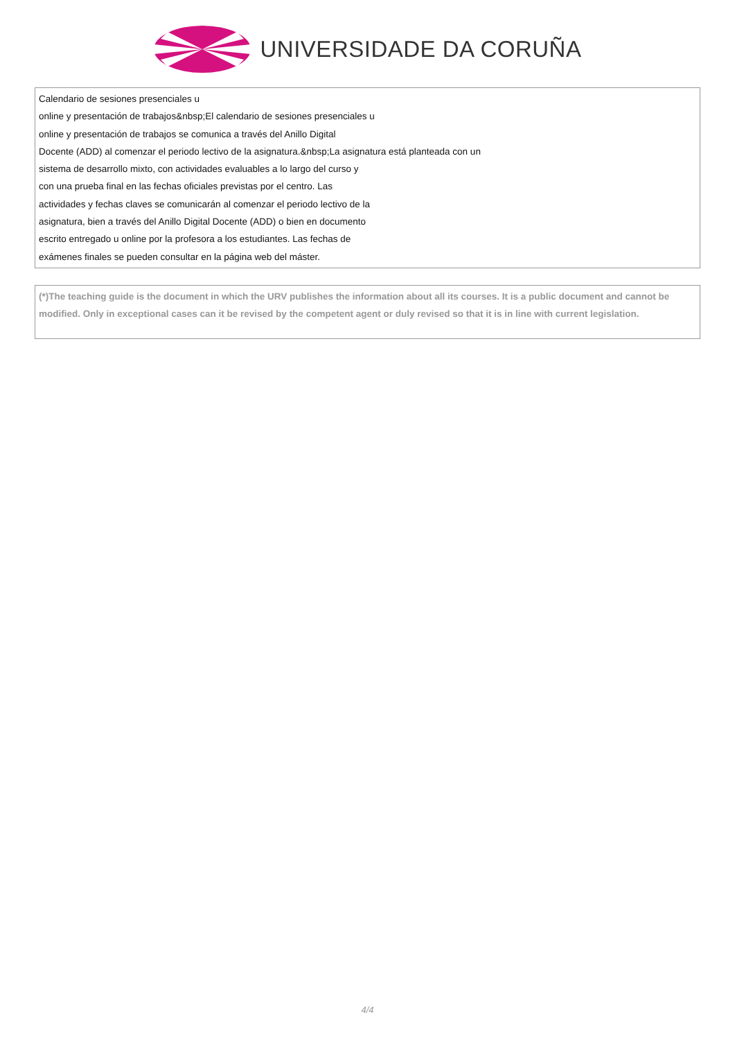UNIVERSIDADE DA CORUÑA
Calendario de sesiones presenciales u
online y presentación de trabajos&nbsp;El calendario de sesiones presenciales u
online y presentación de trabajos se comunica a través del Anillo Digital
Docente (ADD) al comenzar el periodo lectivo de la asignatura.&nbsp;La asignatura está planteada con un
sistema de desarrollo mixto, con actividades evaluables a lo largo del curso y
con una prueba final en las fechas oficiales previstas por el centro. Las
actividades y fechas claves se comunicarán al comenzar el periodo lectivo de la
asignatura, bien a través del Anillo Digital Docente (ADD) o bien en documento
escrito entregado u online por la profesora a los estudiantes. Las fechas de
exámenes finales se pueden consultar en la página web del máster.
(*)The teaching guide is the document in which the URV publishes the information about all its courses. It is a public document and cannot be modified. Only in exceptional cases can it be revised by the competent agent or duly revised so that it is in line with current legislation.
4/4